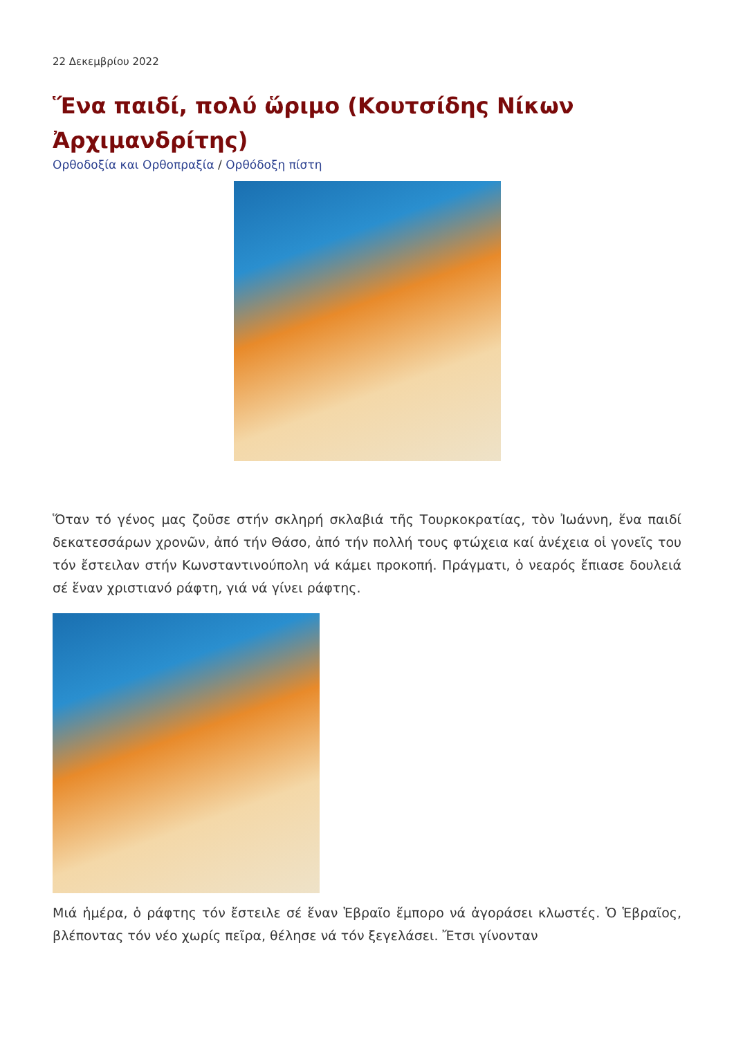22 Δεκεμβρίου 2022
Ἕνα παιδί, πολύ ὥριμο (Κουτσίδης Νίκων Ἀρχιμανδρίτης)
Ορθοδοξία και Ορθοπραξία / Ορθόδοξη πίστη
Ὅταν τό γένος μας ζοῦσε στήν σκληρή σκλαβιά τῆς Τουρκοκρατίας, τὸν Ἰωάννη, ἕνα παιδί δεκατεσσάρων χρονῶν, ἀπό τήν Θάσο, ἀπό τήν πολλή τους φτώχεια καί ἀνέχεια οἱ γονεῖς του τόν ἔστειλαν στήν Κωνσταντινούπολη νά κάμει προκοπή. Πράγματι, ὁ νεαρός ἔπιασε δουλειά σέ ἕναν χριστιανό ράφτη, γιά νά γίνει ράφτης.
Μιά ἡμέρα, ὁ ράφτης τόν ἔστειλε σέ ἕναν Ἑβραῖο ἔμπορο νά ἀγοράσει κλωστές. Ὁ Ἑβραῖος, βλέποντας τόν νέο χωρίς πεῖρα, θέλησε νά τόν ξεγελάσει. Ἔτσι γίνονταν